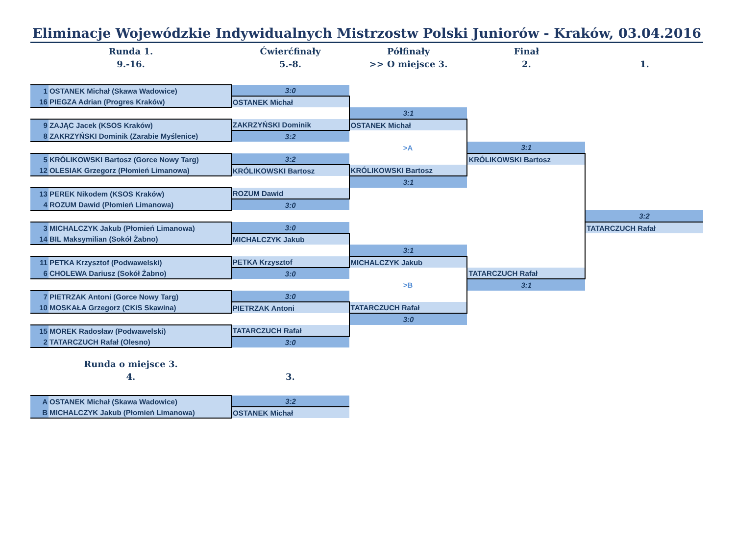Eliminacje Wojewódzkie Indywidualnych Mistrzostw Polski Juniorów - Kraków, 03.04.2016
Runda 1.
9.-16.
Ćwierćfinały
5.-8.
Półfinały
>> O miejsce 3.
Finał
2.
1.
| 1 | OSTANEK Michał (Skawa Wadowice) | 3:0 | | | |
| 16 | PIEGZA Adrian (Progres Kraków) | OSTANEK Michał | | | |
| | | | 3:1 | | |
| 9 | ZAJĄC Jacek (KSOS Kraków) | ZAKRZYŃSKI Dominik | OSTANEK Michał | | |
| 8 | ZAKRZYŃSKI Dominik (Zarabie Myślenice) | 3:2 | | | |
| | | | >A | 3:1 | |
| 5 | KRÓLIKOWSKI Bartosz (Gorce Nowy Targ) | 3:2 | | KRÓLIKOWSKI Bartosz | |
| 12 | OLESIAK Grzegorz (Płomień Limanowa) | KRÓLIKOWSKI Bartosz | KRÓLIKOWSKI Bartosz | | |
| | | | 3:1 | | |
| 13 | PEREK Nikodem (KSOS Kraków) | ROZUM Dawid | | | |
| 4 | ROZUM Dawid (Płomień Limanowa) | 3:0 | | | |
| | | | | | 3:2 |
| 3 | MICHALCZYK Jakub (Płomień Limanowa) | 3:0 | | | TATARCZUCH Rafał |
| 14 | BIL Maksymilian (Sokół Żabno) | MICHALCZYK Jakub | | | |
| | | | 3:1 | | |
| 11 | PETKA Krzysztof (Podwawelski) | PETKA Krzysztof | MICHALCZYK Jakub | | |
| 6 | CHOLEWA Dariusz (Sokół Żabno) | 3:0 | | TATARCZUCH Rafał | |
| | | | >B | 3:1 | |
| 7 | PIETRZAK Antoni (Gorce Nowy Targ) | 3:0 | | | |
| 10 | MOSKAŁA Grzegorz (CKiS Skawina) | PIETRZAK Antoni | TATARCZUCH Rafał | | |
| | | | 3:0 | | |
| 15 | MOREK Radosław (Podwawelski) | TATARCZUCH Rafał | | | |
| 2 | TATARCZUCH Rafał (Olesno) | 3:0 | | | |
Runda o miejsce 3.
4.
3.
| A | OSTANEK Michał (Skawa Wadowice) | 3:2 |
| B | MICHALCZYK Jakub (Płomień Limanowa) | OSTANEK Michał |